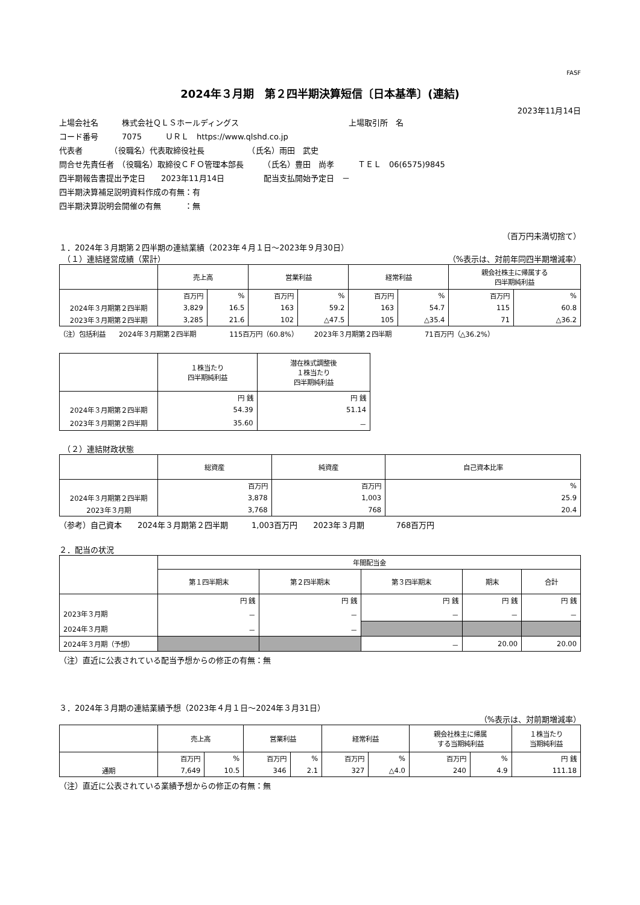FASF
2024年３月期　第２四半期決算短信〔日本基準〕(連結)
2023年11月14日
上場会社名　　　株式会社ＱＬＳホールディングス　　　　　　　　　　　　　　上場取引所　名
コード番号　　　7075　　　ＵＲＬ　https://www.qlshd.co.jp
代表者　　　　（役職名）代表取締役社長　　　　　　（氏名）雨田　武史
問合せ先責任者　（役職名）取締役ＣＦＯ管理本部長　　　（氏名）豊田　尚孝　　　ＴＥＬ　06(6575)9845
四半期報告書提出予定日　　2023年11月14日　　　　　配当支払開始予定日　－
四半期決算補足説明資料作成の有無：有
四半期決算説明会開催の有無　　　：無
（百万円未満切捨て）
１．2024年３月期第２四半期の連結業績（2023年４月１日～2023年９月30日）
　（１）連結経営成績（累計） （%表示は、対前年同四半期増減率）
| | 売上高 | | 営業利益 | | 経常利益 | | 親会社株主に帰属する 四半期純利益 | |
| --- | --- | --- | --- | --- | --- | --- | --- | --- |
| | 百万円 | % | 百万円 | % | 百万円 | % | 百万円 | % |
| 2024年３月期第２四半期 | 3,829 | 16.5 | 163 | 59.2 | 163 | 54.7 | 115 | 60.8 |
| 2023年３月期第２四半期 | 3,285 | 21.6 | 102 | △47.5 | 105 | △35.4 | 71 | △36.2 |
（注）包括利益　　2024年３月期第２四半期　　　　　115百万円（60.8%）　　　2023年３月期第２四半期　　　　　71百万円（△36.2%）
| | １株当たり 四半期純利益 | 潜在株式調整後 １株当たり 四半期純利益 |
| --- | --- | --- |
| | 円 銭 | 円 銭 |
| 2024年３月期第２四半期 | 54.39 | 51.14 |
| 2023年３月期第２四半期 | 35.60 | － |
　（２）連結財政状態
| | 総資産 | 純資産 | 自己資本比率 |
| --- | --- | --- | --- |
| | 百万円 | 百万円 | % |
| 2024年３月期第２四半期 | 3,878 | 1,003 | 25.9 |
| 2023年３月期 | 3,768 | 768 | 20.4 |
（参考）自己資本　　2024年３月期第２四半期　　　1,003百万円　　2023年３月期　　　　768百万円
２．配当の状況
| | 年間配当金 | | | | |
| --- | --- | --- | --- | --- | --- |
| | 第１四半期末 | 第２四半期末 | 第３四半期末 | 期末 | 合計 |
| | 円 銭 | 円 銭 | 円 銭 | 円 銭 | 円 銭 |
| 2023年３月期 | － | － | － | － | － |
| 2024年３月期 | － | － | | | |
| 2024年３月期（予想） | | | － | 20.00 | 20.00 |
（注）直近に公表されている配当予想からの修正の有無：無
３．2024年３月期の連結業績予想（2023年４月１日～2024年３月31日）
（%表示は、対前期増減率）
| | 売上高 | | 営業利益 | | 経常利益 | | 親会社株主に帰属 する当期純利益 | | １株当たり 当期純利益 |
| --- | --- | --- | --- | --- | --- | --- | --- | --- | --- |
| | 百万円 | % | 百万円 | % | 百万円 | % | 百万円 | % | 円 銭 |
| 通期 | 7,649 | 10.5 | 346 | 2.1 | 327 | △4.0 | 240 | 4.9 | 111.18 |
（注）直近に公表されている業績予想からの修正の有無：無